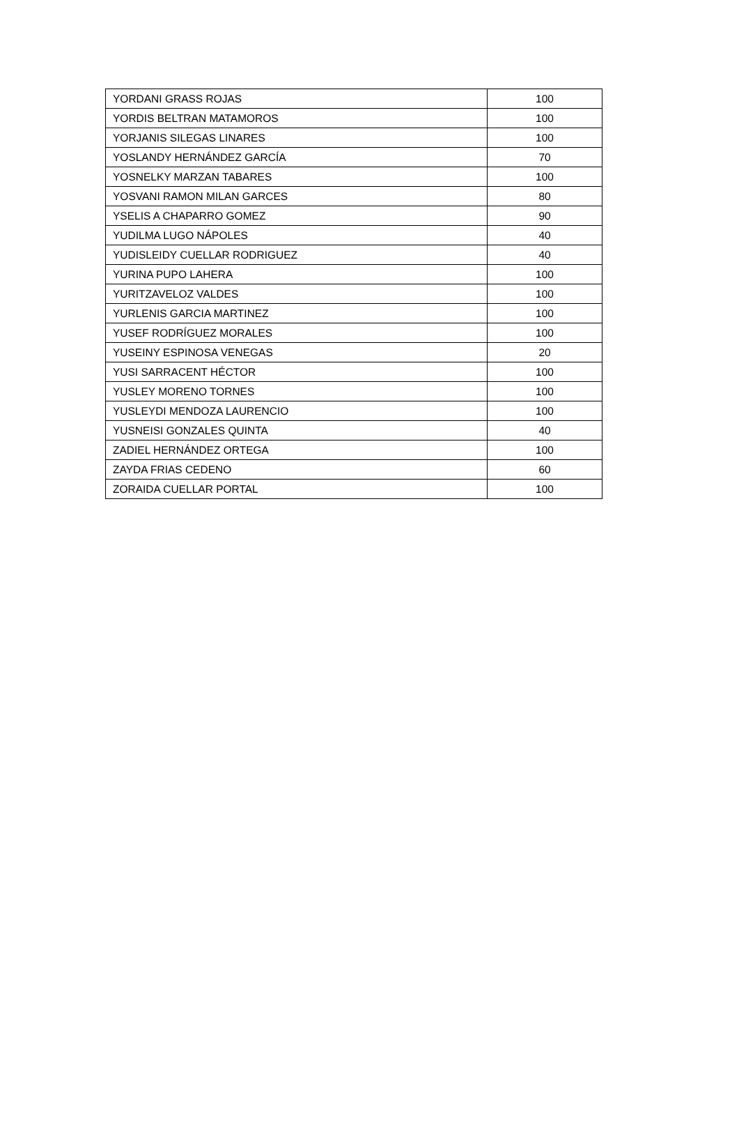| YORDANI GRASS ROJAS | 100 |
| YORDIS BELTRAN MATAMOROS | 100 |
| YORJANIS SILEGAS LINARES | 100 |
| YOSLANDY HERNÁNDEZ GARCÍA | 70 |
| YOSNELKY MARZAN TABARES | 100 |
| YOSVANI RAMON MILAN GARCES | 80 |
| YSELIS A CHAPARRO GOMEZ | 90 |
| YUDILMA LUGO NÁPOLES | 40 |
| YUDISLEIDY CUELLAR RODRIGUEZ | 40 |
| YURINA PUPO LAHERA | 100 |
| YURITZAVELOZ VALDES | 100 |
| YURLENIS GARCIA MARTINEZ | 100 |
| YUSEF RODRÍGUEZ MORALES | 100 |
| YUSEINY ESPINOSA VENEGAS | 20 |
| YUSI SARRACENT HÉCTOR | 100 |
| YUSLEY MORENO TORNES | 100 |
| YUSLEYDI MENDOZA LAURENCIO | 100 |
| YUSNEISI GONZALES QUINTA | 40 |
| ZADIEL HERNÁNDEZ ORTEGA | 100 |
| ZAYDA FRIAS CEDENO | 60 |
| ZORAIDA CUELLAR PORTAL | 100 |